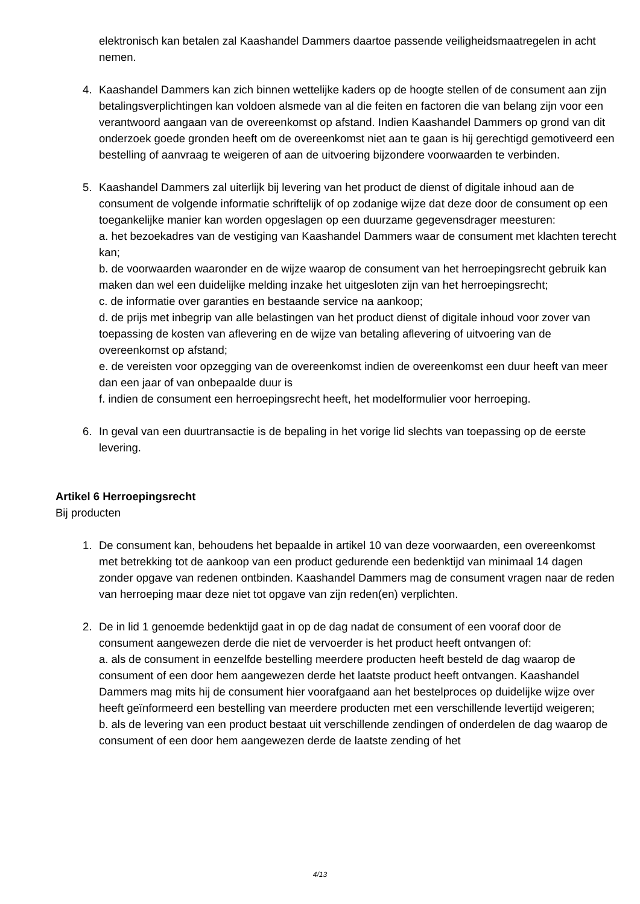elektronisch kan betalen zal Kaashandel Dammers daartoe passende veiligheidsmaatregelen in acht nemen.
4. Kaashandel Dammers kan zich binnen wettelijke kaders op de hoogte stellen of de consument aan zijn betalingsverplichtingen kan voldoen alsmede van al die feiten en factoren die van belang zijn voor een verantwoord aangaan van de overeenkomst op afstand. Indien Kaashandel Dammers op grond van dit onderzoek goede gronden heeft om de overeenkomst niet aan te gaan is hij gerechtigd gemotiveerd een bestelling of aanvraag te weigeren of aan de uitvoering bijzondere voorwaarden te verbinden.
5. Kaashandel Dammers zal uiterlijk bij levering van het product de dienst of digitale inhoud aan de consument de volgende informatie schriftelijk of op zodanige wijze dat deze door de consument op een toegankelijke manier kan worden opgeslagen op een duurzame gegevensdrager meesturen:
a. het bezoekadres van de vestiging van Kaashandel Dammers waar de consument met klachten terecht kan;
b. de voorwaarden waaronder en de wijze waarop de consument van het herroepingsrecht gebruik kan maken dan wel een duidelijke melding inzake het uitgesloten zijn van het herroepingsrecht;
c. de informatie over garanties en bestaande service na aankoop;
d. de prijs met inbegrip van alle belastingen van het product dienst of digitale inhoud voor zover van toepassing de kosten van aflevering en de wijze van betaling aflevering of uitvoering van de overeenkomst op afstand;
e. de vereisten voor opzegging van de overeenkomst indien de overeenkomst een duur heeft van meer dan een jaar of van onbepaalde duur is
f. indien de consument een herroepingsrecht heeft, het modelformulier voor herroeping.
6. In geval van een duurtransactie is de bepaling in het vorige lid slechts van toepassing op de eerste levering.
Artikel 6 Herroepingsrecht
Bij producten
1. De consument kan, behoudens het bepaalde in artikel 10 van deze voorwaarden, een overeenkomst met betrekking tot de aankoop van een product gedurende een bedenktijd van minimaal 14 dagen zonder opgave van redenen ontbinden. Kaashandel Dammers mag de consument vragen naar de reden van herroeping maar deze niet tot opgave van zijn reden(en) verplichten.
2. De in lid 1 genoemde bedenktijd gaat in op de dag nadat de consument of een vooraf door de consument aangewezen derde die niet de vervoerder is het product heeft ontvangen of:
a. als de consument in eenzelfde bestelling meerdere producten heeft besteld de dag waarop de consument of een door hem aangewezen derde het laatste product heeft ontvangen. Kaashandel Dammers mag mits hij de consument hier voorafgaand aan het bestelproces op duidelijke wijze over heeft geïnformeerd een bestelling van meerdere producten met een verschillende levertijd weigeren;
b. als de levering van een product bestaat uit verschillende zendingen of onderdelen de dag waarop de consument of een door hem aangewezen derde de laatste zending of het
4/13